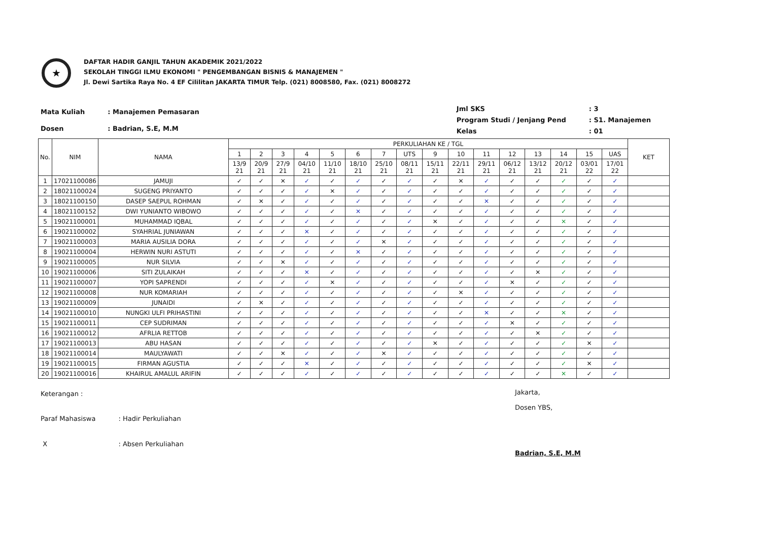★
DAFTAR HADIR GANJIL TAHUN AKADEMIK 2021/2022
SEKOLAH TINGGI ILMU EKONOMI " PENGEMBANGAN BISNIS & MANAJEMEN "
Jl. Dewi Sartika Raya No. 4 EF Cililitan JAKARTA TIMUR Telp. (021) 8008580, Fax. (021) 8008272
| Mata Kuliah | : Manajemen Pemasaran |
| Dosen | : Badrian, S.E, M.M |
| Jml SKS | : 3 |
| Program Studi / Jenjang Pend | : S1. Manajemen |
| Kelas | : 01 |
| No. | NIM | NAMA | PERKULIAHAN KE / TGL | | | | | | | | | | | | | | | | KET |
| --- | --- | --- | --- | --- | --- | --- | --- | --- | --- | --- | --- | --- | --- | --- | --- | --- | --- | --- | --- |
| | | | 1 | 2 | 3 | 4 | 5 | 6 | 7 | UTS | 9 | 10 | 11 | 12 | 13 | 14 | 15 | UAS | |
| | | | 13/9 21 | 20/9 21 | 27/9 21 | 04/10 21 | 11/10 21 | 18/10 21 | 25/10 21 | 08/11 21 | 15/11 21 | 22/11 21 | 29/11 21 | 06/12 21 | 13/12 21 | 20/12 21 | 03/01 22 | 17/01 22 | |
| 1 | 17021100086 | JAMUJI | ✓ | ✓ | ✕ | ✓ | ✓ | ✓ | ✓ | ✓ | ✓ | ✕ | ✓ | ✓ | ✓ | ✓ | ✓ | ✓ | |
| 2 | 18021100024 | SUGENG PRIYANTO | ✓ | ✓ | ✓ | ✓ | ✕ | ✓ | ✓ | ✓ | ✓ | ✓ | ✓ | ✓ | ✓ | ✓ | ✓ | ✓ | |
| 3 | 18021100150 | DASEP SAEPUL ROHMAN | ✓ | ✕ | ✓ | ✓ | ✓ | ✓ | ✓ | ✓ | ✓ | ✓ | ✕ | ✓ | ✓ | ✓ | ✓ | ✓ | |
| 4 | 18021100152 | DWI YUNIANTO WIBOWO | ✓ | ✓ | ✓ | ✓ | ✓ | ✕ | ✓ | ✓ | ✓ | ✓ | ✓ | ✓ | ✓ | ✓ | ✓ | ✓ | |
| 5 | 19021100001 | MUHAMMAD IQBAL | ✓ | ✓ | ✓ | ✓ | ✓ | ✓ | ✓ | ✓ | ✕ | ✓ | ✓ | ✓ | ✓ | ✕ | ✓ | ✓ | |
| 6 | 19021100002 | SYAHRIAL JUNIAWAN | ✓ | ✓ | ✓ | ✕ | ✓ | ✓ | ✓ | ✓ | ✓ | ✓ | ✓ | ✓ | ✓ | ✓ | ✓ | ✓ | |
| 7 | 19021100003 | MARIA AUSILIA DORA | ✓ | ✓ | ✓ | ✓ | ✓ | ✓ | ✕ | ✓ | ✓ | ✓ | ✓ | ✓ | ✓ | ✓ | ✓ | ✓ | |
| 8 | 19021100004 | HERWIN NURI ASTUTI | ✓ | ✓ | ✓ | ✓ | ✓ | ✕ | ✓ | ✓ | ✓ | ✓ | ✓ | ✓ | ✓ | ✓ | ✓ | ✓ | |
| 9 | 19021100005 | NUR SILVIA | ✓ | ✓ | ✕ | ✓ | ✓ | ✓ | ✓ | ✓ | ✓ | ✓ | ✓ | ✓ | ✓ | ✓ | ✓ | ✓ | |
| 10 | 19021100006 | SITI ZULAIKAH | ✓ | ✓ | ✓ | ✕ | ✓ | ✓ | ✓ | ✓ | ✓ | ✓ | ✓ | ✓ | ✕ | ✓ | ✓ | ✓ | |
| 11 | 19021100007 | YOPI SAPRENDI | ✓ | ✓ | ✓ | ✓ | ✕ | ✓ | ✓ | ✓ | ✓ | ✓ | ✓ | ✕ | ✓ | ✓ | ✓ | ✓ | |
| 12 | 19021100008 | NUR KOMARIAH | ✓ | ✓ | ✓ | ✓ | ✓ | ✓ | ✓ | ✓ | ✓ | ✕ | ✓ | ✓ | ✓ | ✓ | ✓ | ✓ | |
| 13 | 19021100009 | JUNAIDI | ✓ | ✕ | ✓ | ✓ | ✓ | ✓ | ✓ | ✓ | ✓ | ✓ | ✓ | ✓ | ✓ | ✓ | ✓ | ✓ | |
| 14 | 19021100010 | NUNGKI ULFI PRIHASTINI | ✓ | ✓ | ✓ | ✓ | ✓ | ✓ | ✓ | ✓ | ✓ | ✓ | ✕ | ✓ | ✓ | ✕ | ✓ | ✓ | |
| 15 | 19021100011 | CEP SUDRIMAN | ✓ | ✓ | ✓ | ✓ | ✓ | ✓ | ✓ | ✓ | ✓ | ✓ | ✓ | ✕ | ✓ | ✓ | ✓ | ✓ | |
| 16 | 19021100012 | AFRLIA RETTOB | ✓ | ✓ | ✓ | ✓ | ✓ | ✓ | ✓ | ✓ | ✓ | ✓ | ✓ | ✓ | ✕ | ✓ | ✓ | ✓ | |
| 17 | 19021100013 | ABU HASAN | ✓ | ✓ | ✓ | ✓ | ✓ | ✓ | ✓ | ✓ | ✕ | ✓ | ✓ | ✓ | ✓ | ✓ | ✕ | ✓ | |
| 18 | 19021100014 | MAULYAWATI | ✓ | ✓ | ✕ | ✓ | ✓ | ✓ | ✕ | ✓ | ✓ | ✓ | ✓ | ✓ | ✓ | ✓ | ✓ | ✓ | |
| 19 | 19021100015 | FIRMAN AGUSTIA | ✓ | ✓ | ✓ | ✕ | ✓ | ✓ | ✓ | ✓ | ✓ | ✓ | ✓ | ✓ | ✓ | ✓ | ✕ | ✓ | |
| 20 | 19021100016 | KHAIRUL AMALUL ARIFIN | ✓ | ✓ | ✓ | ✓ | ✓ | ✓ | ✓ | ✓ | ✓ | ✓ | ✓ | ✓ | ✓ | ✕ | ✓ | ✓ | |
| Keterangan : | |
| Paraf Mahasiswa | : Hadir Perkuliahan |
| X | : Absen Perkuliahan |
Jakarta,
Dosen YBS,
Badrian, S.E, M.M